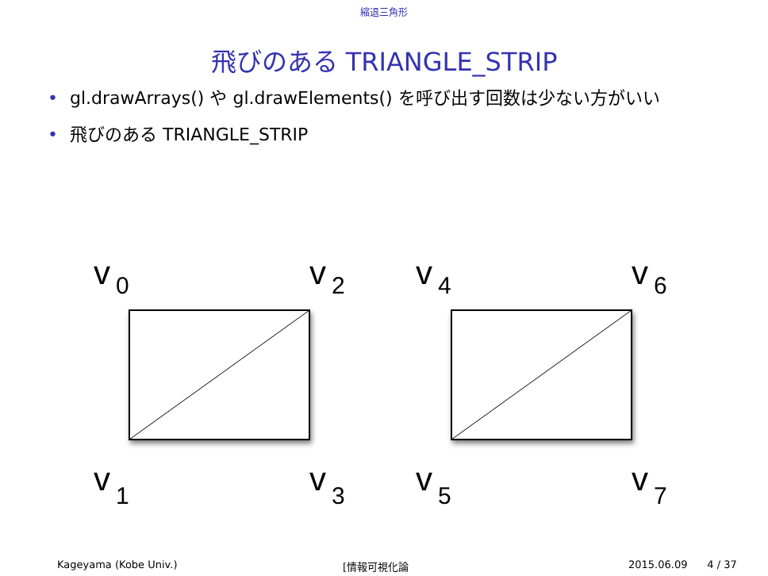縮退三角形
飛びのある TRIANGLE_STRIP
• gl.drawArrays() や gl.drawElements() を呼び出す回数は少ない方がいい
• 飛びのある TRIANGLE_STRIP
v
v
v
v
v
v
v
v
0
2
4
6
1
3
5
7
Kageyama (Kobe Univ.) [情報可視化論 2015.06.09 4 / 37